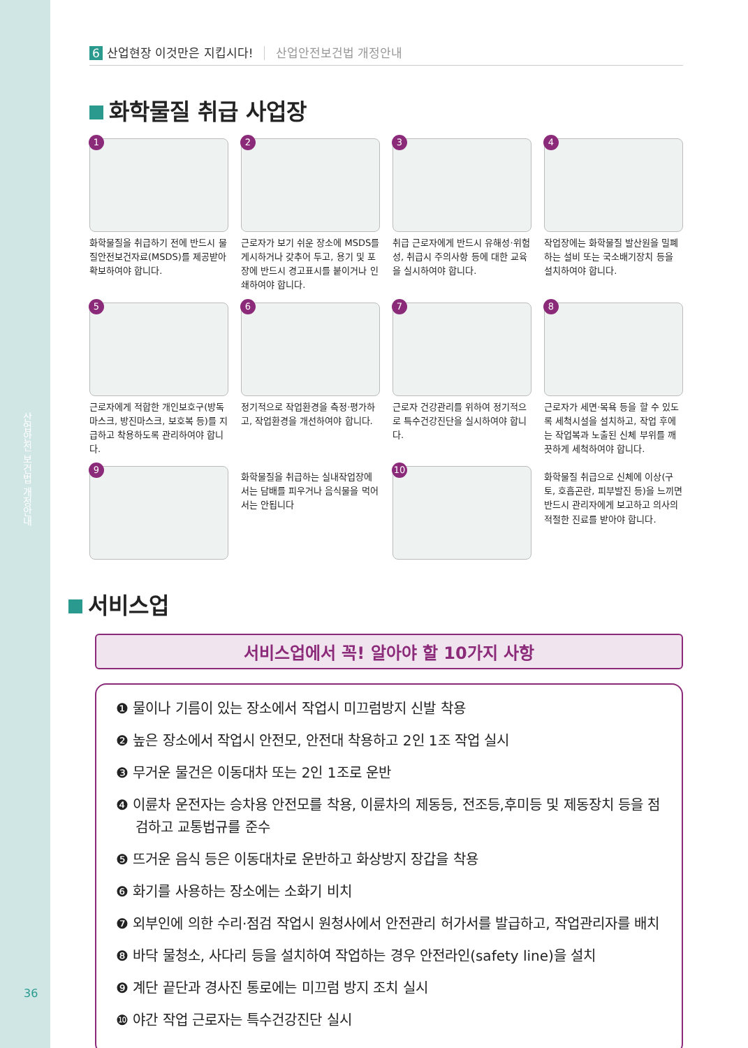산업안전 보건법 개정안내
36
6 산업현장 이것만은 지킵시다! 산업안전보건법 개정안내
화학물질 취급 사업장
1
화학물질을 취급하기 전에 반드시 물질안전보건자료(MSDS)를 제공받아 확보하여야 합니다.
2
근로자가 보기 쉬운 장소에 MSDS를 게시하거나 갖추어 두고, 용기 및 포장에 반드시 경고표시를 붙이거나 인쇄하여야 합니다.
3
취급 근로자에게 반드시 유해성·위험성, 취급시 주의사항 등에 대한 교육을 실시하여야 합니다.
4
작업장에는 화학물질 발산원을 밀폐하는 설비 또는 국소배기장치 등을 설치하여야 합니다.
5
근로자에게 적합한 개인보호구(방독마스크, 방진마스크, 보호복 등)를 지급하고 착용하도록 관리하여야 합니다.
6
정기적으로 작업환경을 측정·평가하고, 작업환경을 개선하여야 합니다.
7
근로자 건강관리를 위하여 정기적으로 특수건강진단을 실시하여야 합니다.
8
근로자가 세면·목욕 등을 할 수 있도록 세척시설을 설치하고, 작업 후에는 작업복과 노출된 신체 부위를 깨끗하게 세척하여야 합니다.
9
화학물질을 취급하는 실내작업장에서는 담배를 피우거나 음식물을 먹어서는 안됩니다
10
화학물질 취급으로 신체에 이상(구토, 호흡곤란, 피부발진 등)을 느끼면 반드시 관리자에게 보고하고 의사의 적절한 진료를 받아야 합니다.
서비스업
서비스업에서 꼭! 알아야 할 10가지 사항
❶ 물이나 기름이 있는 장소에서 작업시 미끄럼방지 신발 착용
❷ 높은 장소에서 작업시 안전모, 안전대 착용하고 2인 1조 작업 실시
❸ 무거운 물건은 이동대차 또는 2인 1조로 운반
❹ 이륜차 운전자는 승차용 안전모를 착용, 이륜차의 제동등, 전조등,후미등 및 제동장치 등을 점검하고 교통법규를 준수
❺ 뜨거운 음식 등은 이동대차로 운반하고 화상방지 장갑을 착용
❻ 화기를 사용하는 장소에는 소화기 비치
❼ 외부인에 의한 수리·점검 작업시 원청사에서 안전관리 허가서를 발급하고, 작업관리자를 배치
❽ 바닥 물청소, 사다리 등을 설치하여 작업하는 경우 안전라인(safety line)을 설치
❾ 계단 끝단과 경사진 통로에는 미끄럼 방지 조치 실시
❿ 야간 작업 근로자는 특수건강진단 실시